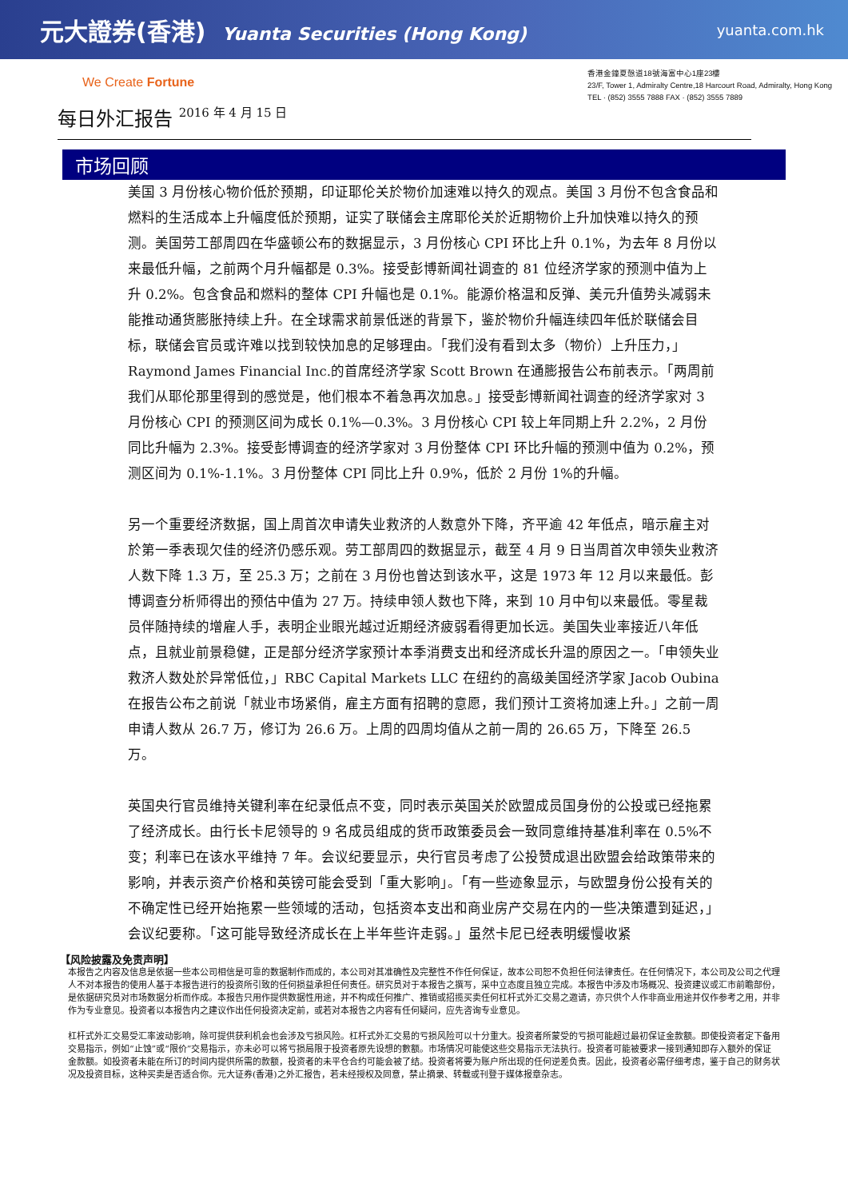元大證券(香港) Yuanta Securities (Hong Kong)
yuanta.com.hk
We Create Fortune
香港金鐘夏慤道18號海富中心1座23樓
23/F, Tower 1, Admiralty Centre,18 Harcourt Road, Admiralty, Hong Kong
TEL · (852) 3555 7888 FAX · (852) 3555 7889
每日外汇报告 2016 年 4 月 15 日
市场回顾
美国 3 月份核心物价低於预期，印证耶伦关於物价加速难以持久的观点。美国 3 月份不包含食品和燃料的生活成本上升幅度低於预期，证实了联储会主席耶伦关於近期物价上升加快难以持久的预测。美国劳工部周四在华盛顿公布的数据显示，3 月份核心 CPI 环比上升 0.1%，为去年 8 月份以来最低升幅，之前两个月升幅都是 0.3%。接受彭博新闻社调查的 81 位经济学家的预测中值为上升 0.2%。包含食品和燃料的整体 CPI 升幅也是 0.1%。能源价格温和反弹、美元升值势头减弱未能推动通货膨胀持续上升。在全球需求前景低迷的背景下，鉴於物价升幅连续四年低於联储会目标，联储会官员或许难以找到较快加息的足够理由。「我们没有看到太多（物价）上升压力，」Raymond James Financial Inc.的首席经济学家 Scott Brown 在通膨报告公布前表示。「两周前我们从耶伦那里得到的感觉是，他们根本不着急再次加息。」接受彭博新闻社调查的经济学家对 3 月份核心 CPI 的预测区间为成长 0.1%—0.3%。3 月份核心 CPI 较上年同期上升 2.2%，2 月份同比升幅为 2.3%。接受彭博调查的经济学家对 3 月份整体 CPI 环比升幅的预测中值为 0.2%，预测区间为 0.1%-1.1%。3 月份整体 CPI 同比上升 0.9%，低於 2 月份 1%的升幅。
另一个重要经济数据，国上周首次申请失业救济的人数意外下降，齐平逾 42 年低点，暗示雇主对於第一季表现欠佳的经济仍感乐观。劳工部周四的数据显示，截至 4 月 9 日当周首次申领失业救济人数下降 1.3 万，至 25.3 万；之前在 3 月份也曾达到该水平，这是 1973 年 12 月以来最低。彭博调查分析师得出的预估中值为 27 万。持续申领人数也下降，来到 10 月中旬以来最低。零星裁员伴随持续的增雇人手，表明企业眼光越过近期经济疲弱看得更加长远。美国失业率接近八年低点，且就业前景稳健，正是部分经济学家预计本季消费支出和经济成长升温的原因之一。「申领失业救济人数处於异常低位，」RBC Capital Markets LLC 在纽约的高级美国经济学家 Jacob Oubina 在报告公布之前说「就业市场紧俏，雇主方面有招聘的意愿，我们预计工资将加速上升。」之前一周申请人数从 26.7 万，修订为 26.6 万。上周的四周均值从之前一周的 26.65 万，下降至 26.5 万。
英国央行官员维持关键利率在纪录低点不变，同时表示英国关於欧盟成员国身份的公投或已经拖累了经济成长。由行长卡尼领导的 9 名成员组成的货币政策委员会一致同意维持基准利率在 0.5%不变；利率已在该水平维持 7 年。会议纪要显示，央行官员考虑了公投赞成退出欧盟会给政策带来的影响，并表示资产价格和英镑可能会受到「重大影响」。「有一些迹象显示，与欧盟身份公投有关的不确定性已经开始拖累一些领域的活动，包括资本支出和商业房产交易在内的一些决策遭到延迟，」会议纪要称。「这可能导致经济成长在上半年些许走弱。」虽然卡尼已经表明缓慢收紧
【风险披露及免责声明】
本报告之内容及信息是依据一些本公司相信是可靠的数据制作而成的，本公司对其准确性及完整性不作任何保证，故本公司恕不负担任何法律责任。在任何情况下，本公司及公司之代理人不对本报告的使用人基于本报告进行的投资所引致的任何损益承担任何责任。研究员对于本报告之撰写，采中立态度且独立完成。本报告中涉及市场概况、投资建议或汇市前瞻部份，是依据研究员对市场数据分析而作成。本报告只用作提供数据性用途，并不构成任何推广、推销或招揽买卖任何杠杆式外汇交易之邀请，亦只供个人作非商业用途并仅作参考之用，并非作为专业意见。投资者以本报告内之建议作出任何投资决定前，或若对本报告之内容有任何疑问，应先咨询专业意见。
杠杆式外汇交易受汇率波动影响，除可提供获利机会也会涉及亏损风险。杠杆式外汇交易的亏损风险可以十分重大。投资者所蒙受的亏损可能超过最初保证金款额。即使投资者定下备用交易指示，例如“止蚀”或“限价”交易指示，亦未必可以将亏损局限于投资者原先设想的數额。市场情况可能使这些交易指示无法执行。投资者可能被要求一接到通知即存入额外的保证金款额。如投资者未能在所订的时间内提供所需的款额，投资者的未平仓合约可能会被了结。投资者将要为账户所出现的任何逆差负责。因此，投资者必需仔细考虑，鉴于自己的财务状况及投资目标，这种买卖是否适合你。元大证券(香港)之外汇报告，若未经授权及同意，禁止摘录、转载或刊登于媒体报章杂志。